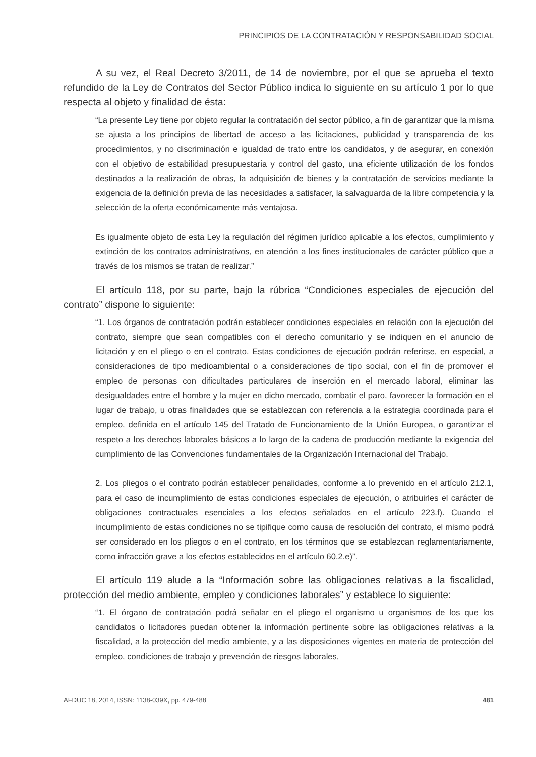PRINCIPIOS DE LA CONTRATACIÓN Y RESPONSABILIDAD SOCIAL
A su vez, el Real Decreto 3/2011, de 14 de noviembre, por el que se aprueba el texto refundido de la Ley de Contratos del Sector Público indica lo siguiente en su artículo 1 por lo que respecta al objeto y finalidad de ésta:
“La presente Ley tiene por objeto regular la contratación del sector público, a fin de garantizar que la misma se ajusta a los principios de libertad de acceso a las licitaciones, publicidad y transparencia de los procedimientos, y no discriminación e igualdad de trato entre los candidatos, y de asegurar, en conexión con el objetivo de estabilidad presupuestaria y control del gasto, una eficiente utilización de los fondos destinados a la realización de obras, la adquisición de bienes y la contratación de servicios mediante la exigencia de la definición previa de las necesidades a satisfacer, la salvaguarda de la libre competencia y la selección de la oferta económicamente más ventajosa.
Es igualmente objeto de esta Ley la regulación del régimen jurídico aplicable a los efectos, cumplimiento y extinción de los contratos administrativos, en atención a los fines institucionales de carácter público que a través de los mismos se tratan de realizar.”
El artículo 118, por su parte, bajo la rúbrica “Condiciones especiales de ejecución del contrato” dispone lo siguiente:
“1. Los órganos de contratación podrán establecer condiciones especiales en relación con la ejecución del contrato, siempre que sean compatibles con el derecho comunitario y se indiquen en el anuncio de licitación y en el pliego o en el contrato. Estas condiciones de ejecución podrán referirse, en especial, a consideraciones de tipo medioambiental o a consideraciones de tipo social, con el fin de promover el empleo de personas con dificultades particulares de inserción en el mercado laboral, eliminar las desigualdades entre el hombre y la mujer en dicho mercado, combatir el paro, favorecer la formación en el lugar de trabajo, u otras finalidades que se establezcan con referencia a la estrategia coordinada para el empleo, definida en el artículo 145 del Tratado de Funcionamiento de la Unión Europea, o garantizar el respeto a los derechos laborales básicos a lo largo de la cadena de producción mediante la exigencia del cumplimiento de las Convenciones fundamentales de la Organización Internacional del Trabajo.
2. Los pliegos o el contrato podrán establecer penalidades, conforme a lo prevenido en el artículo 212.1, para el caso de incumplimiento de estas condiciones especiales de ejecución, o atribuirles el carácter de obligaciones contractuales esenciales a los efectos señalados en el artículo 223.f). Cuando el incumplimiento de estas condiciones no se tipifique como causa de resolución del contrato, el mismo podrá ser considerado en los pliegos o en el contrato, en los términos que se establezcan reglamentariamente, como infracción grave a los efectos establecidos en el artículo 60.2.e)”.
El artículo 119 alude a la “Información sobre las obligaciones relativas a la fiscalidad, protección del medio ambiente, empleo y condiciones laborales” y establece lo siguiente:
“1. El órgano de contratación podrá señalar en el pliego el organismo u organismos de los que los candidatos o licitadores puedan obtener la información pertinente sobre las obligaciones relativas a la fiscalidad, a la protección del medio ambiente, y a las disposiciones vigentes en materia de protección del empleo, condiciones de trabajo y prevención de riesgos laborales,
AFDUC 18, 2014, ISSN: 1138-039X, pp. 479-488 481